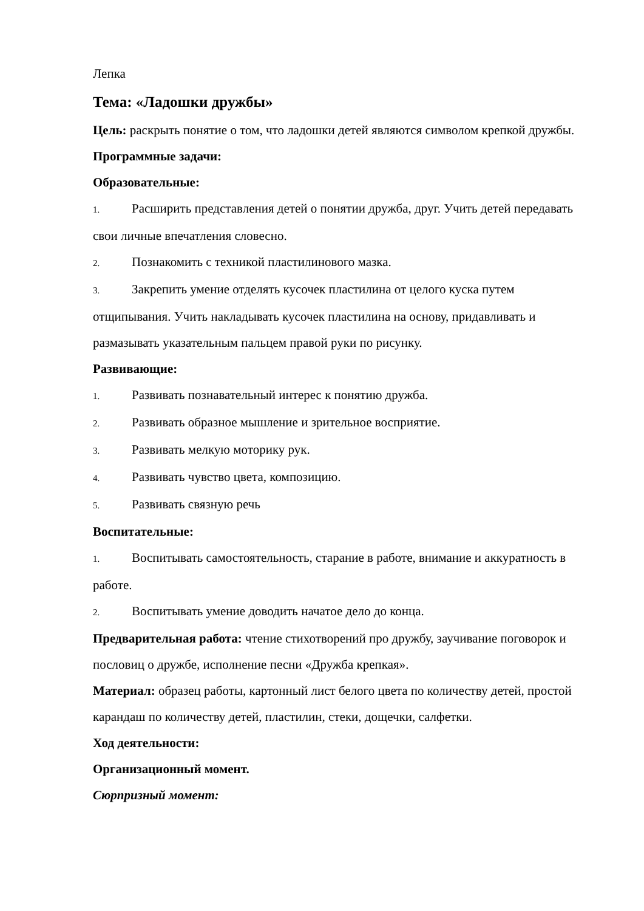Лепка
Тема: «Ладошки дружбы»
Цель: раскрыть понятие о том, что ладошки детей являются символом крепкой дружбы.
Программные задачи:
Образовательные:
1. Расширить представления детей о понятии дружба, друг. Учить детей передавать свои личные впечатления словесно.
2. Познакомить с техникой пластилинового мазка.
3. Закрепить умение отделять кусочек пластилина от целого куска путем отщипывания. Учить накладывать кусочек пластилина на основу, придавливать и размазывать указательным пальцем правой руки по рисунку.
Развивающие:
1. Развивать познавательный интерес к понятию дружба.
2. Развивать образное мышление и зрительное восприятие.
3. Развивать мелкую моторику рук.
4. Развивать чувство цвета, композицию.
5. Развивать связную речь
Воспитательные:
1. Воспитывать самостоятельность, старание в работе, внимание и аккуратность в работе.
2. Воспитывать умение доводить начатое дело до конца.
Предварительная работа: чтение стихотворений про дружбу, заучивание поговорок и пословиц о дружбе, исполнение песни «Дружба крепкая».
Материал: образец работы, картонный лист белого цвета по количеству детей, простой карандаш по количеству детей, пластилин, стеки, дощечки, салфетки.
Ход деятельности:
Организационный момент.
Сюрпризный момент: